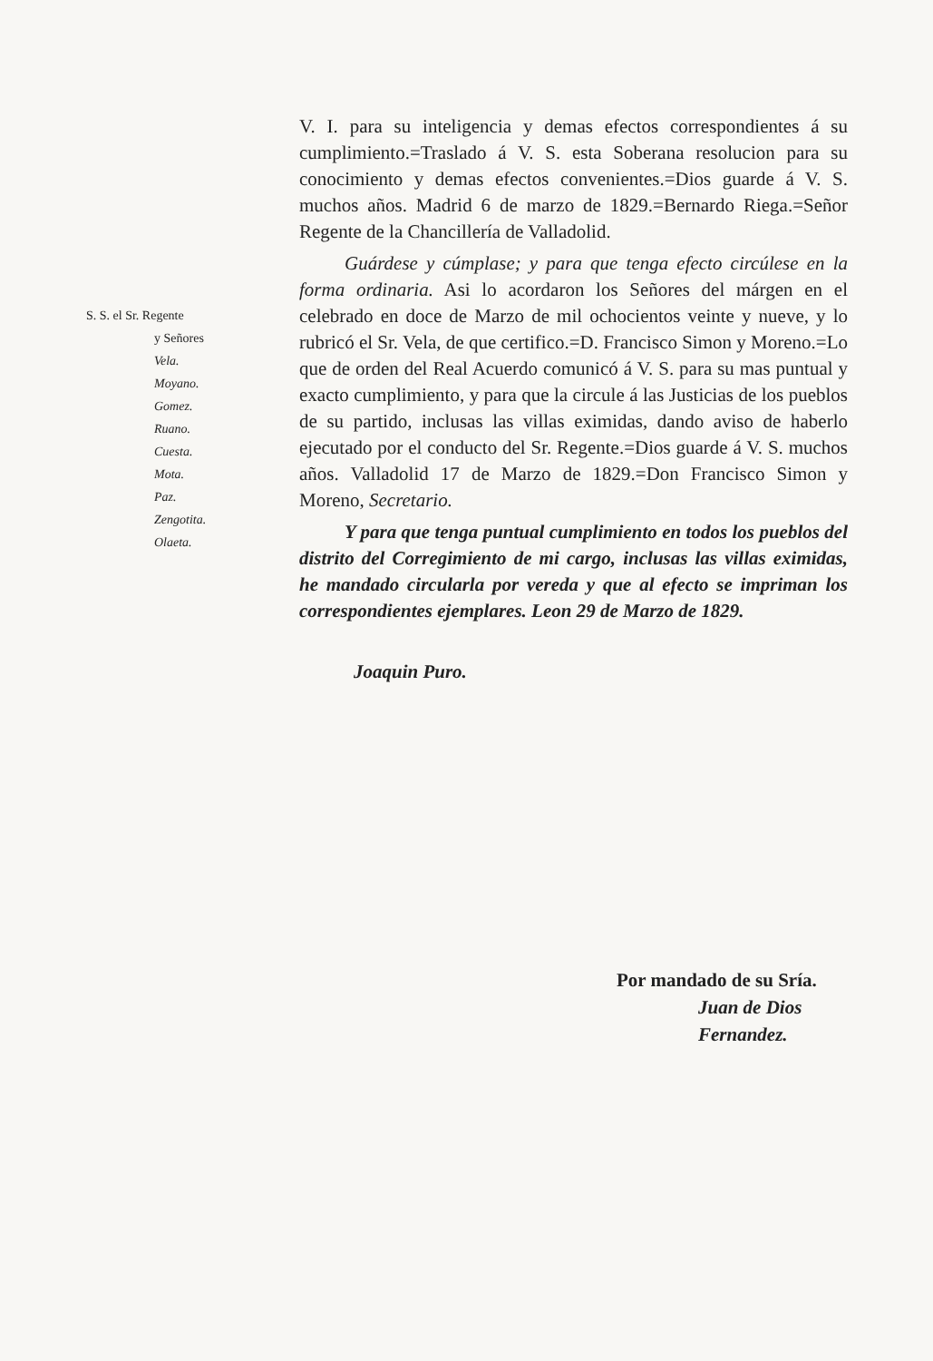S. S. el Sr. Regente
y Señores
Vela.
Moyano.
Gomez.
Ruano.
Cuesta.
Mota.
Paz.
Zengotita.
Olaeta.
V. I. para su inteligencia y demas efectos correspondientes á su cumplimiento.=Traslado á V. S. esta Soberana resolucion para su conocimiento y demas efectos convenientes.=Dios guarde á V. S. muchos años. Madrid 6 de marzo de 1829.=Bernardo Riega.=Señor Regente de la Chancillería de Valladolid.
Guárdese y cúmplase; y para que tenga efecto circúlese en la forma ordinaria. Asi lo acordaron los Señores del márgen en el celebrado en doce de Marzo de mil ochocientos veinte y nueve, y lo rubricó el Sr. Vela, de que certifico.=D. Francisco Simon y Moreno.=Lo que de orden del Real Acuerdo comunicó á V. S. para su mas puntual y exacto cumplimiento, y para que la circule á las Justicias de los pueblos de su partido, inclusas las villas eximidas, dando aviso de haberlo ejecutado por el conducto del Sr. Regente.=Dios guarde á V. S. muchos años. Valladolid 17 de Marzo de 1829.=Don Francisco Simon y Moreno, Secretario.
Y para que tenga puntual cumplimiento en todos los pueblos del distrito del Corregimiento de mi cargo, inclusas las villas eximidas, he mandado circularla por vereda y que al efecto se impriman los correspondientes ejemplares. Leon 29 de Marzo de 1829.
Joaquin Puro.
Por mandado de su Sría.
Juan de Dios
Fernandez.